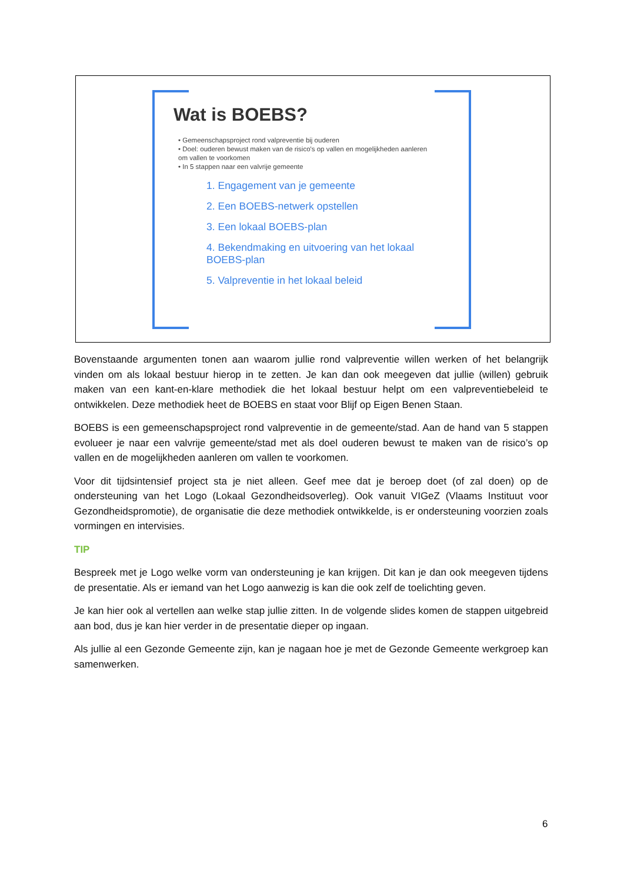Wat is BOEBS?
• Gemeenschapsproject rond valpreventie bij ouderen
• Doel: ouderen bewust maken van de risico's op vallen en mogelijkheden aanleren om vallen te voorkomen
• In 5 stappen naar een valvrije gemeente
1. Engagement van je gemeente
2. Een BOEBS-netwerk opstellen
3. Een lokaal BOEBS-plan
4. Bekendmaking en uitvoering van het lokaal BOEBS-plan
5. Valpreventie in het lokaal beleid
Bovenstaande argumenten tonen aan waarom jullie rond valpreventie willen werken of het belangrijk vinden om als lokaal bestuur hierop in te zetten. Je kan dan ook meegeven dat jullie (willen) gebruik maken van een kant-en-klare methodiek die het lokaal bestuur helpt om een valpreventiebeleid te ontwikkelen. Deze methodiek heet de BOEBS en staat voor Blijf op Eigen Benen Staan.
BOEBS is een gemeenschapsproject rond valpreventie in de gemeente/stad. Aan de hand van 5 stappen evolueer je naar een valvrije gemeente/stad met als doel ouderen bewust te maken van de risico’s op vallen en de mogelijkheden aanleren om vallen te voorkomen.
Voor dit tijdsintensief project sta je niet alleen. Geef mee dat je beroep doet (of zal doen) op de ondersteuning van het Logo (Lokaal Gezondheidsoverleg). Ook vanuit VIGeZ (Vlaams Instituut voor Gezondheidspromotie), de organisatie die deze methodiek ontwikkelde, is er ondersteuning voorzien zoals vormingen en intervisies.
TIP
Bespreek met je Logo welke vorm van ondersteuning je kan krijgen. Dit kan je dan ook meegeven tijdens de presentatie. Als er iemand van het Logo aanwezig is kan die ook zelf de toelichting geven.
Je kan hier ook al vertellen aan welke stap jullie zitten. In de volgende slides komen de stappen uitgebreid aan bod, dus je kan hier verder in de presentatie dieper op ingaan.
Als jullie al een Gezonde Gemeente zijn, kan je nagaan hoe je met de Gezonde Gemeente werkgroep kan samenwerken.
6